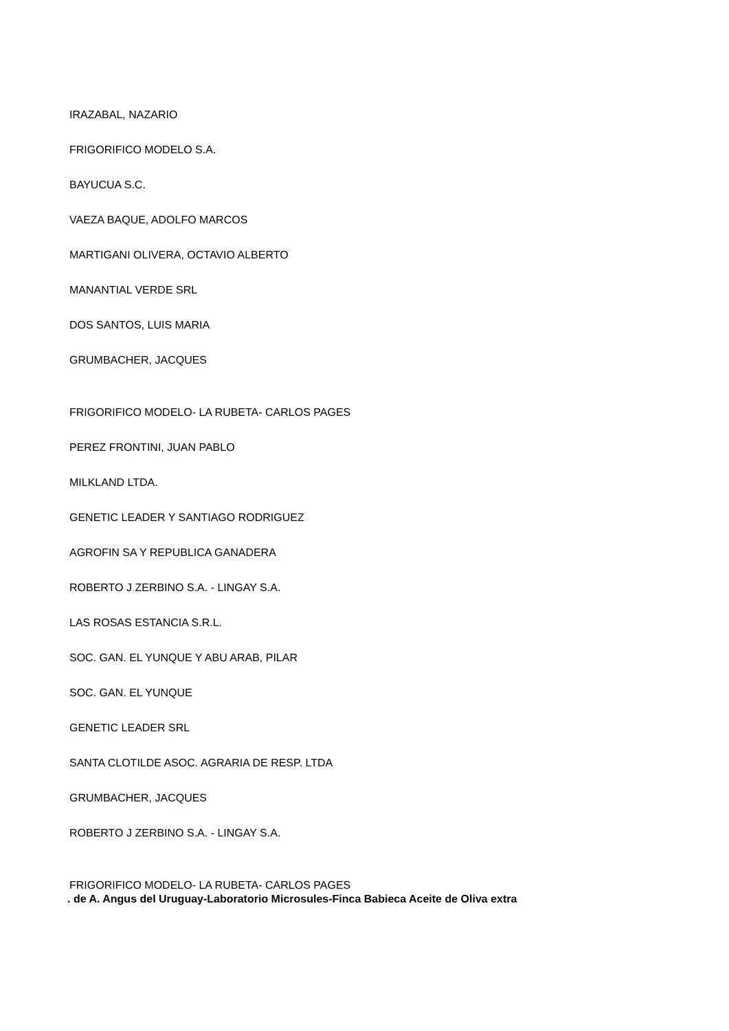IRAZABAL, NAZARIO
FRIGORIFICO MODELO S.A.
BAYUCUA S.C.
VAEZA BAQUE, ADOLFO MARCOS
MARTIGANI OLIVERA, OCTAVIO ALBERTO
MANANTIAL VERDE SRL
DOS SANTOS, LUIS MARIA
GRUMBACHER, JACQUES
FRIGORIFICO MODELO- LA RUBETA- CARLOS PAGES
PEREZ FRONTINI, JUAN PABLO
MILKLAND LTDA.
GENETIC LEADER Y SANTIAGO RODRIGUEZ
AGROFIN SA Y REPUBLICA GANADERA
ROBERTO J ZERBINO S.A. - LINGAY S.A.
LAS ROSAS ESTANCIA S.R.L.
SOC. GAN. EL YUNQUE Y ABU ARAB, PILAR
SOC. GAN. EL YUNQUE
GENETIC LEADER SRL
SANTA CLOTILDE ASOC. AGRARIA DE RESP. LTDA
GRUMBACHER, JACQUES
ROBERTO J ZERBINO S.A. - LINGAY S.A.
FRIGORIFICO MODELO- LA RUBETA- CARLOS PAGES
. de A. Angus del Uruguay-Laboratorio Microsules-Finca Babieca Aceite de Oliva extra